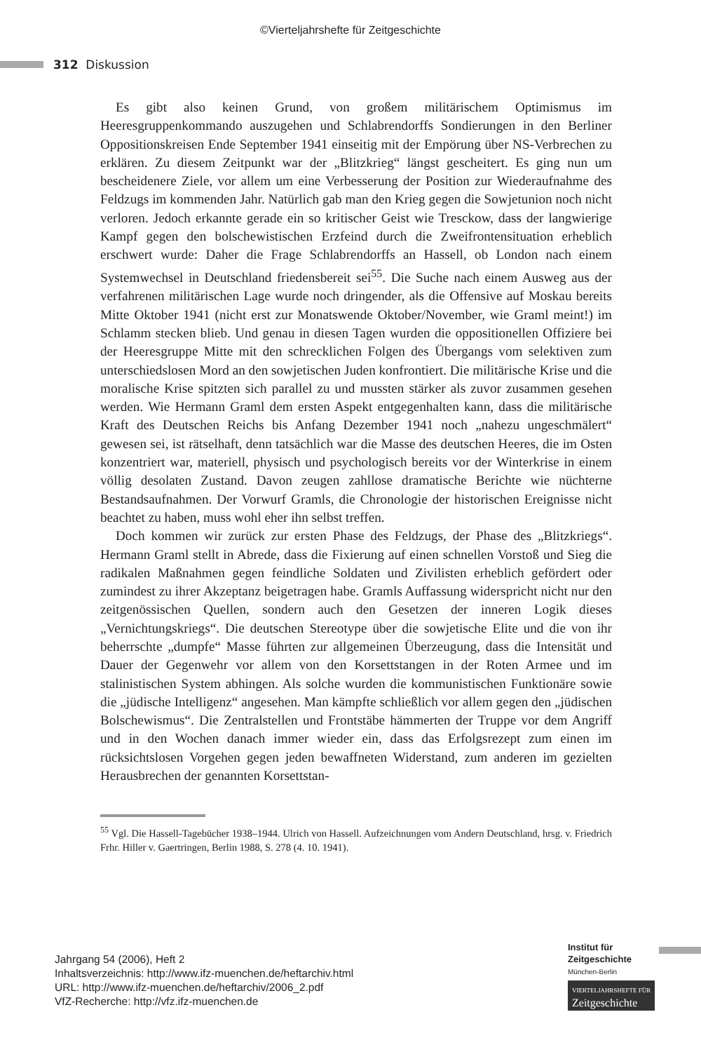©Vierteljahrshefte für Zeitgeschichte
312 Diskussion
Es gibt also keinen Grund, von großem militärischem Optimismus im Heeresgruppenkommando auszugehen und Schlabrendorffs Sondierungen in den Berliner Oppositionskreisen Ende September 1941 einseitig mit der Empörung über NS-Verbrechen zu erklären. Zu diesem Zeitpunkt war der „Blitzkrieg“ längst gescheitert. Es ging nun um bescheidenere Ziele, vor allem um eine Verbesserung der Position zur Wiederaufnahme des Feldzugs im kommenden Jahr. Natürlich gab man den Krieg gegen die Sowjetunion noch nicht verloren. Jedoch erkannte gerade ein so kritischer Geist wie Tresckow, dass der langwierige Kampf gegen den bolschewistischen Erzfeind durch die Zweifrontensituation erheblich erschwert wurde: Daher die Frage Schlabrendorffs an Hassell, ob London nach einem Systemwechsel in Deutschland friedensbereit sei<sup>55</sup>. Die Suche nach einem Ausweg aus der verfahrenen militärischen Lage wurde noch dringender, als die Offensive auf Moskau bereits Mitte Oktober 1941 (nicht erst zur Monatswende Oktober/November, wie Graml meint!) im Schlamm stecken blieb. Und genau in diesen Tagen wurden die oppositionellen Offiziere bei der Heeresgruppe Mitte mit den schrecklichen Folgen des Übergangs vom selektiven zum unterschiedslosen Mord an den sowjetischen Juden konfrontiert. Die militärische Krise und die moralische Krise spitzten sich parallel zu und mussten stärker als zuvor zusammen gesehen werden. Wie Hermann Graml dem ersten Aspekt entgegenhalten kann, dass die militärische Kraft des Deutschen Reichs bis Anfang Dezember 1941 noch „nahezu ungeschmälert“ gewesen sei, ist rätselhaft, denn tatsächlich war die Masse des deutschen Heeres, die im Osten konzentriert war, materiell, physisch und psychologisch bereits vor der Winterkrise in einem völlig desolaten Zustand. Davon zeugen zahllose dramatische Berichte wie nüchterne Bestandsaufnahmen. Der Vorwurf Gramls, die Chronologie der historischen Ereignisse nicht beachtet zu haben, muss wohl eher ihn selbst treffen.
Doch kommen wir zurück zur ersten Phase des Feldzugs, der Phase des „Blitzkriegs“. Hermann Graml stellt in Abrede, dass die Fixierung auf einen schnellen Vorstoß und Sieg die radikalen Maßnahmen gegen feindliche Soldaten und Zivilisten erheblich gefördert oder zumindest zu ihrer Akzeptanz beigetragen habe. Gramls Auffassung widerspricht nicht nur den zeitgenössischen Quellen, sondern auch den Gesetzen der inneren Logik dieses „Vernichtungskriegs“. Die deutschen Stereotype über die sowjetische Elite und die von ihr beherrschte „dumpfe“ Masse führten zur allgemeinen Überzeugung, dass die Intensität und Dauer der Gegenwehr vor allem von den Korsettstangen in der Roten Armee und im stalinistischen System abhingen. Als solche wurden die kommunistischen Funktionäre sowie die „jüdische Intelligenz“ angesehen. Man kämpfte schließlich vor allem gegen den „jüdischen Bolschewismus“. Die Zentralstellen und Frontstäbe hämmerten der Truppe vor dem Angriff und in den Wochen danach immer wieder ein, dass das Erfolgsrezept zum einen im rücksichtslosen Vorgehen gegen jeden bewaffneten Widerstand, zum anderen im gezielten Herausbrechen der genannten Korsettstan-
<sup>55</sup> Vgl. Die Hassell-Tagebücher 1938–1944. Ulrich von Hassell. Aufzeichnungen vom Andern Deutschland, hrsg. v. Friedrich Frhr. Hiller v. Gaertringen, Berlin 1988, S. 278 (4. 10. 1941).
Jahrgang 54 (2006), Heft 2
Inhaltsverzeichnis: http://www.ifz-muenchen.de/heftarchiv.html
URL: http://www.ifz-muenchen.de/heftarchiv/2006_2.pdf
VfZ-Recherche: http://vfz.ifz-muenchen.de
Institut für
Zeitgeschichte
München-Berlin
VIERTELJAHRSHEFTE FÜR
Zeitgeschichte